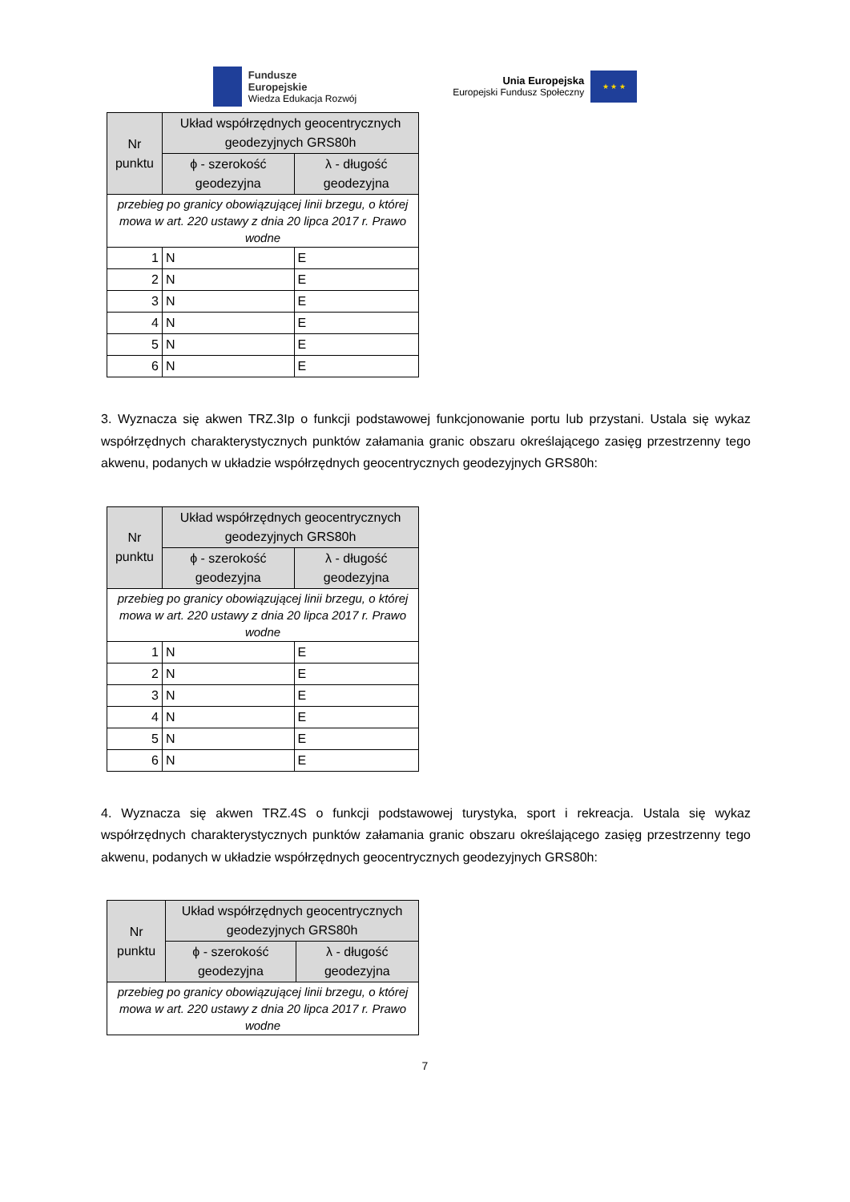Fundusze
Europejskie
Wiedza Edukacja Rozwój
Unia Europejska
Europejski Fundusz Społeczny
★ ★ ★
| Nr punktu | Układ współrzędnych geocentrycznych geodezyjnych GRS80h | |
| --- | --- | --- |
| | ϕ - szerokość geodezyjna | λ - długość geodezyjna |
| przebieg po granicy obowiązującej linii brzegu, o której mowa w art. 220 ustawy z dnia 20 lipca 2017 r. Prawo wodne | | |
| 1 | N | E |
| 2 | N | E |
| 3 | N | E |
| 4 | N | E |
| 5 | N | E |
| 6 | N | E |
3. Wyznacza się akwen TRZ.3Ip o funkcji podstawowej funkcjonowanie portu lub przystani. Ustala się wykaz współrzędnych charakterystycznych punktów załamania granic obszaru określającego zasięg przestrzenny tego akwenu, podanych w układzie współrzędnych geocentrycznych geodezyjnych GRS80h:
| Nr punktu | Układ współrzędnych geocentrycznych geodezyjnych GRS80h | |
| --- | --- | --- |
| | ϕ - szerokość geodezyjna | λ - długość geodezyjna |
| przebieg po granicy obowiązującej linii brzegu, o której mowa w art. 220 ustawy z dnia 20 lipca 2017 r. Prawo wodne | | |
| 1 | N | E |
| 2 | N | E |
| 3 | N | E |
| 4 | N | E |
| 5 | N | E |
| 6 | N | E |
4. Wyznacza się akwen TRZ.4S o funkcji podstawowej turystyka, sport i rekreacja. Ustala się wykaz współrzędnych charakterystycznych punktów załamania granic obszaru określającego zasięg przestrzenny tego akwenu, podanych w układzie współrzędnych geocentrycznych geodezyjnych GRS80h:
| Nr punktu | Układ współrzędnych geocentrycznych geodezyjnych GRS80h | |
| --- | --- | --- |
| | ϕ - szerokość geodezyjna | λ - długość geodezyjna |
| przebieg po granicy obowiązującej linii brzegu, o której mowa w art. 220 ustawy z dnia 20 lipca 2017 r. Prawo wodne | | |
7